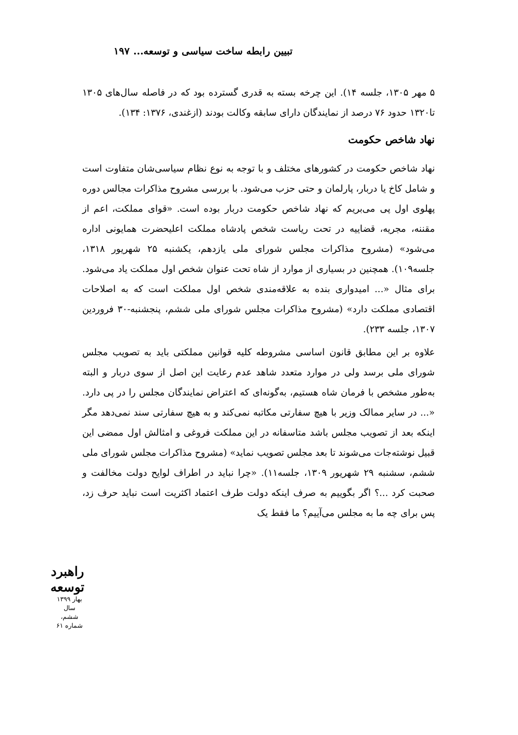تبیین رابطه ساخت سیاسی و توسعه... ۱۹۷
۵ مهر ۱۳۰۵، جلسه ۱۴). این چرخه بسته به قدری گسترده بود که در فاصله سال‌های ۱۳۰۵ تا۱۳۲۰ حدود ۷۶ درصد از نمایندگان دارای سابقه وکالت بودند (ازغندی، ۱۳۷۶: ۱۳۴).
نهاد شاخص حکومت
نهاد شاخص حکومت در کشورهای مختلف و با توجه به نوع نظام سیاسی‌شان متفاوت است و شامل کاخ یا دربار، پارلمان و حتی حزب می‌شود. با بررسی مشروح مذاکرات مجالس دوره پهلوی اول پی می‌بریم که نهاد شاخص حکومت دربار بوده است. «قوای مملکت، اعم از مقننه، مجریه، قضاییه در تحت ریاست شخص پادشاه مملکت اعلیحضرت همایونی اداره می‌شود» (مشروح مذاکرات مجلس شورای ملی یازدهم، یکشنبه ۲۵ شهریور ۱۳۱۸، جلسه۱۰۹). همچنین در بسیاری از موارد از شاه تحت عنوان شخص اول مملکت یاد می‌شود. برای مثال «... امیدواری بنده به علاقه‌مندی شخص اول مملکت است که به اصلاحات اقتصادی مملکت دارد» (مشروح مذاکرات مجلس شورای ملی ششم، پنجشنبه-۳۰ فروردین ۱۳۰۷، جلسه ۲۳۳).
علاوه بر این مطابق قانون اساسی مشروطه کلیه قوانین مملکتی باید به تصویب مجلس شورای ملی برسد ولی در موارد متعدد شاهد عدم رعایت این اصل از سوی دربار و البته به‌طور مشخص با فرمان شاه هستیم، به‌گونه‌ای که اعتراض نمایندگان مجلس را در پی دارد. «... در سایر ممالک وزیر با هیچ سفارتی مکاتبه نمی‌کند و به هیچ سفارتی سند نمی‌دهد مگر اینکه بعد از تصویب مجلس باشد متاسفانه در این مملکت فروغی و امثالش اول ممضی این قبیل نوشته‌جات می‌شوند تا بعد مجلس تصویب نماید» (مشروح مذاکرات مجلس شورای ملی ششم، سشنبه ۲۹ شهریور ۱۳۰۹، جلسه۱۱). «چرا نباید در اطراف لوایح دولت مخالفت و صحبت کرد ...؟ اگر بگوییم به صرف اینکه دولت طرف اعتماد اکثریت است نباید حرف زد، پس برای چه ما به مجلس می‌آییم؟ ما فقط یک
راهبرد توسعه
بهار ۱۳۹۹
سال ششم، شماره ۶۱